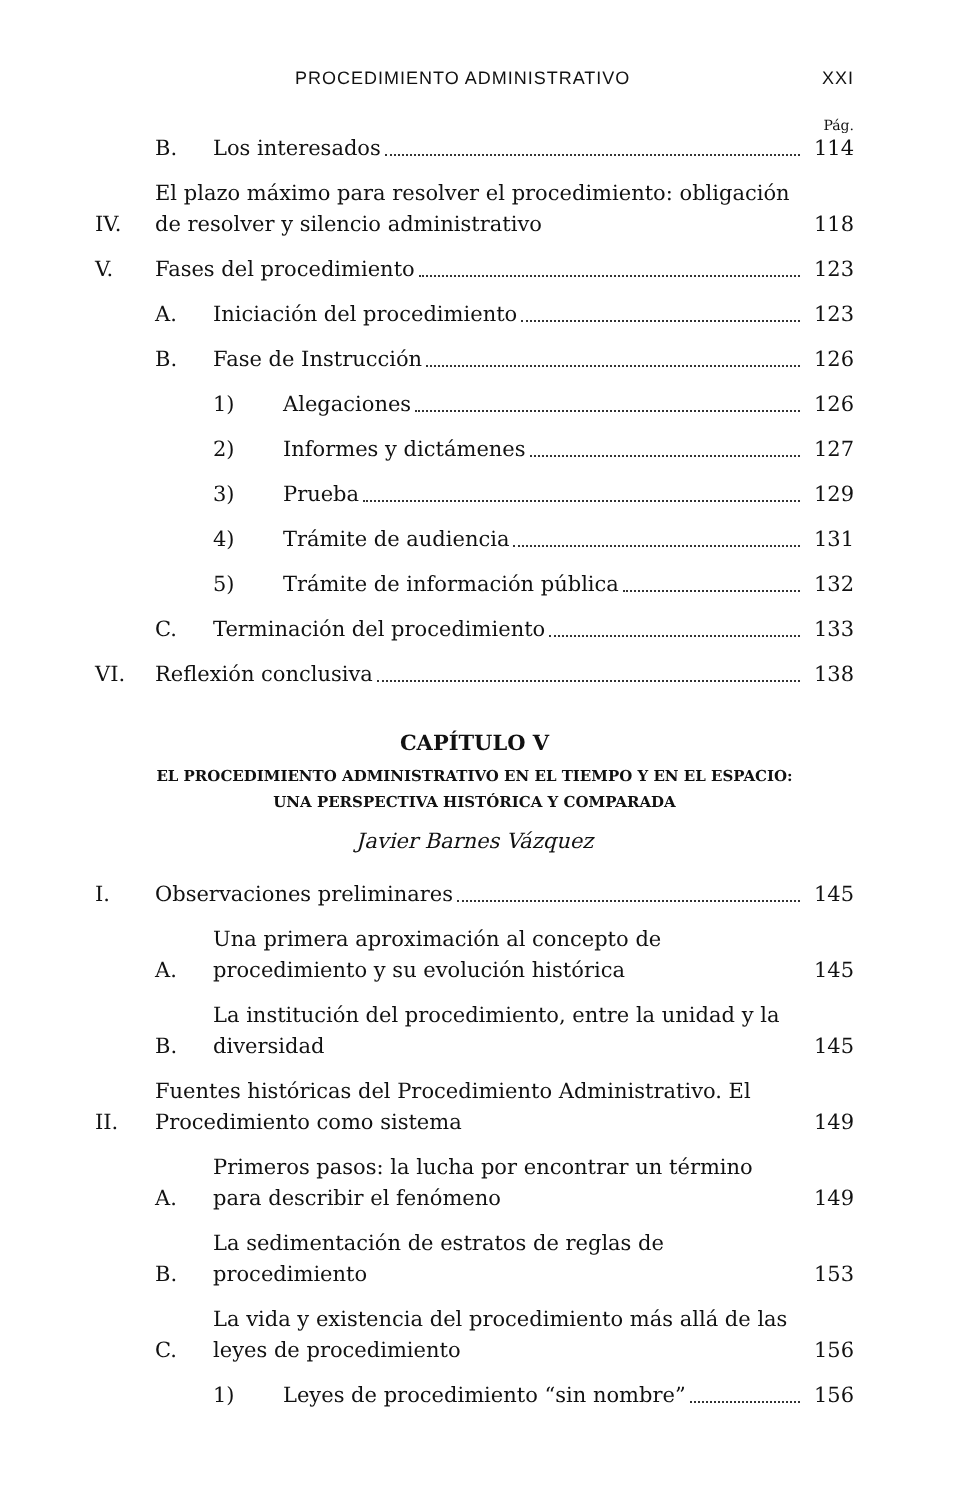PROCEDIMIENTO ADMINISTRATIVO XXI
Pág.
B. Los interesados 114
IV. El plazo máximo para resolver el procedimiento: obligación de resolver y silencio administrativo 118
V. Fases del procedimiento 123
A. Iniciación del procedimiento 123
B. Fase de Instrucción 126
1) Alegaciones 126
2) Informes y dictámenes 127
3) Prueba 129
4) Trámite de audiencia 131
5) Trámite de información pública 132
C. Terminación del procedimiento 133
VI. Reflexión conclusiva 138
CAPÍTULO V
EL PROCEDIMIENTO ADMINISTRATIVO EN EL TIEMPO Y EN EL ESPACIO:
UNA PERSPECTIVA HISTÓRICA Y COMPARADA
Javier Barnes Vázquez
I. Observaciones preliminares 145
A. Una primera aproximación al concepto de procedimiento y su evolución histórica 145
B. La institución del procedimiento, entre la unidad y la diversidad 145
II. Fuentes históricas del Procedimiento Administrativo. El Procedimiento como sistema 149
A. Primeros pasos: la lucha por encontrar un término para describir el fenómeno 149
B. La sedimentación de estratos de reglas de procedimiento 153
C. La vida y existencia del procedimiento más allá de las leyes de procedimiento 156
1) Leyes de procedimiento “sin nombre” 156